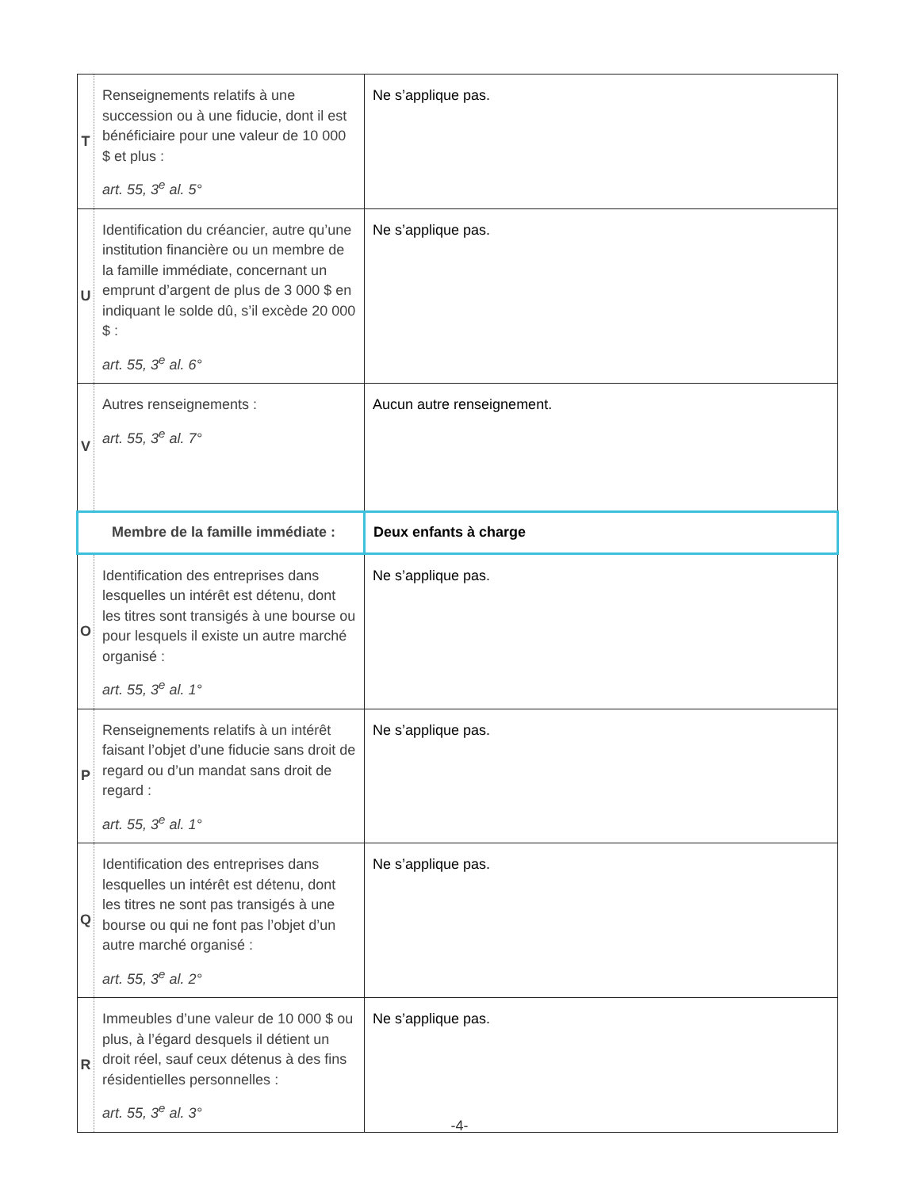| T | Renseignements relatifs à une succession ou à une fiducie, dont il est bénéficiaire pour une valeur de 10 000 $ et plus : art. 55, 3<sup>e</sup> al. 5° | Ne s’applique pas. |
| U | Identification du créancier, autre qu’une institution financière ou un membre de la famille immédiate, concernant un emprunt d’argent de plus de 3 000 $ en indiquant le solde dû, s’il excède 20 000 $ : art. 55, 3<sup>e</sup> al. 6° | Ne s’applique pas. |
| V | Autres renseignements : art. 55, 3<sup>e</sup> al. 7° | Aucun autre renseignement. |
| Membre de la famille immédiate : | | Deux enfants à charge |
| O | Identification des entreprises dans lesquelles un intérêt est détenu, dont les titres sont transigés à une bourse ou pour lesquels il existe un autre marché organisé : art. 55, 3<sup>e</sup> al. 1° | Ne s’applique pas. |
| P | Renseignements relatifs à un intérêt faisant l’objet d’une fiducie sans droit de regard ou d’un mandat sans droit de regard : art. 55, 3<sup>e</sup> al. 1° | Ne s’applique pas. |
| Q | Identification des entreprises dans lesquelles un intérêt est détenu, dont les titres ne sont pas transigés à une bourse ou qui ne font pas l’objet d’un autre marché organisé : art. 55, 3<sup>e</sup> al. 2° | Ne s’applique pas. |
| R | Immeubles d’une valeur de 10 000 $ ou plus, à l’égard desquels il détient un droit réel, sauf ceux détenus à des fins résidentielles personnelles : art. 55, 3<sup>e</sup> al. 3° | Ne s’applique pas. |
-4-